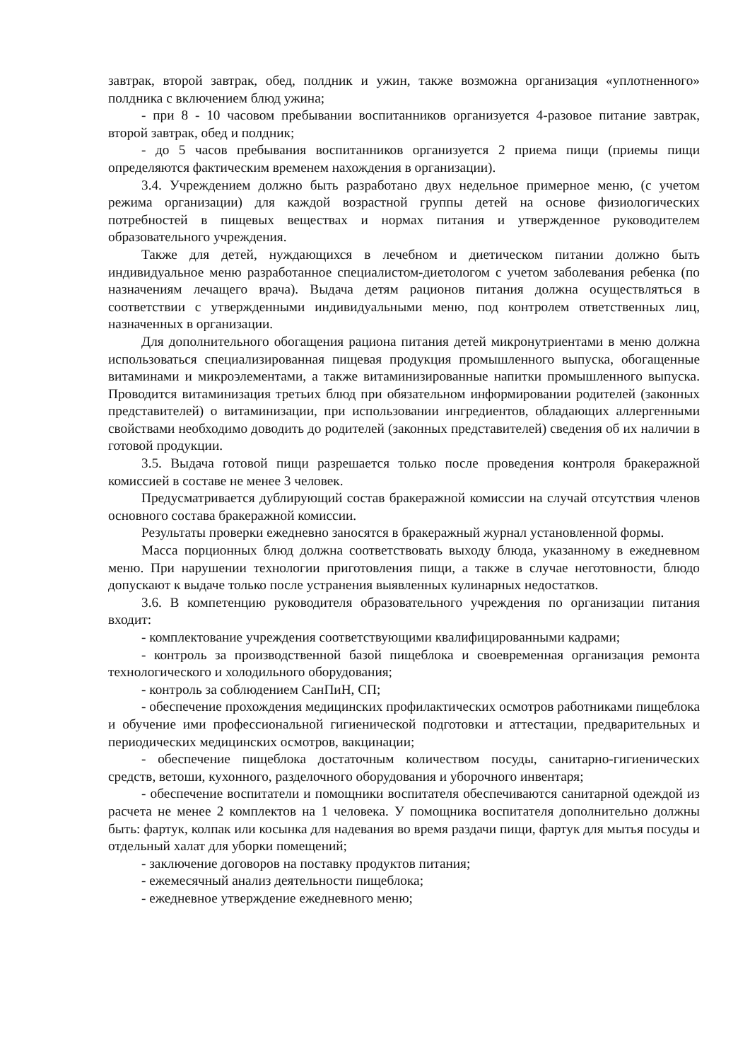завтрак, второй завтрак, обед, полдник и ужин, также возможна организация «уплотненного» полдника с включением блюд ужина;
- при 8 - 10 часовом пребывании воспитанников организуется 4-разовое питание завтрак, второй завтрак, обед и полдник;
- до 5 часов пребывания воспитанников организуется 2 приема пищи (приемы пищи определяются фактическим временем нахождения в организации).
3.4. Учреждением должно быть разработано двух недельное примерное меню, (с учетом режима организации) для каждой возрастной группы детей на основе физиологических потребностей в пищевых веществах и нормах питания и утвержденное руководителем образовательного учреждения.
Также для детей, нуждающихся в лечебном и диетическом питании должно быть индивидуальное меню разработанное специалистом-диетологом с учетом заболевания ребенка (по назначениям лечащего врача). Выдача детям рационов питания должна осуществляться в соответствии с утвержденными индивидуальными меню, под контролем ответственных лиц, назначенных в организации.
Для дополнительного обогащения рациона питания детей микронутриентами в меню должна использоваться специализированная пищевая продукция промышленного выпуска, обогащенные витаминами и микроэлементами, а также витаминизированные напитки промышленного выпуска. Проводится витаминизация третьих блюд при обязательном информировании родителей (законных представителей) о витаминизации, при использовании ингредиентов, обладающих аллергенными свойствами необходимо доводить до родителей (законных представителей) сведения об их наличии в готовой продукции.
3.5. Выдача готовой пищи разрешается только после проведения контроля бракеражной комиссией в составе не менее 3 человек.
Предусматривается дублирующий состав бракеражной комиссии на случай отсутствия членов основного состава бракеражной комиссии.
Результаты проверки ежедневно заносятся в бракеражный журнал установленной формы.
Масса порционных блюд должна соответствовать выходу блюда, указанному в ежедневном меню. При нарушении технологии приготовления пищи, а также в случае неготовности, блюдо допускают к выдаче только после устранения выявленных кулинарных недостатков.
3.6. В компетенцию руководителя образовательного учреждения по организации питания входит:
- комплектование учреждения соответствующими квалифицированными кадрами;
- контроль за производственной базой пищеблока и своевременная организация ремонта технологического и холодильного оборудования;
- контроль за соблюдением СанПиН, СП;
- обеспечение прохождения медицинских профилактических осмотров работниками пищеблока и обучение ими профессиональной гигиенической подготовки и аттестации, предварительных и периодических медицинских осмотров, вакцинации;
- обеспечение пищеблока достаточным количеством посуды, санитарно-гигиенических средств, ветоши, кухонного, разделочного оборудования и уборочного инвентаря;
- обеспечение воспитатели и помощники воспитателя обеспечиваются санитарной одеждой из расчета не менее 2 комплектов на 1 человека. У помощника воспитателя дополнительно должны быть: фартук, колпак или косынка для надевания во время раздачи пищи, фартук для мытья посуды и отдельный халат для уборки помещений;
- заключение договоров на поставку продуктов питания;
- ежемесячный анализ деятельности пищеблока;
- ежедневное утверждение ежедневного меню;